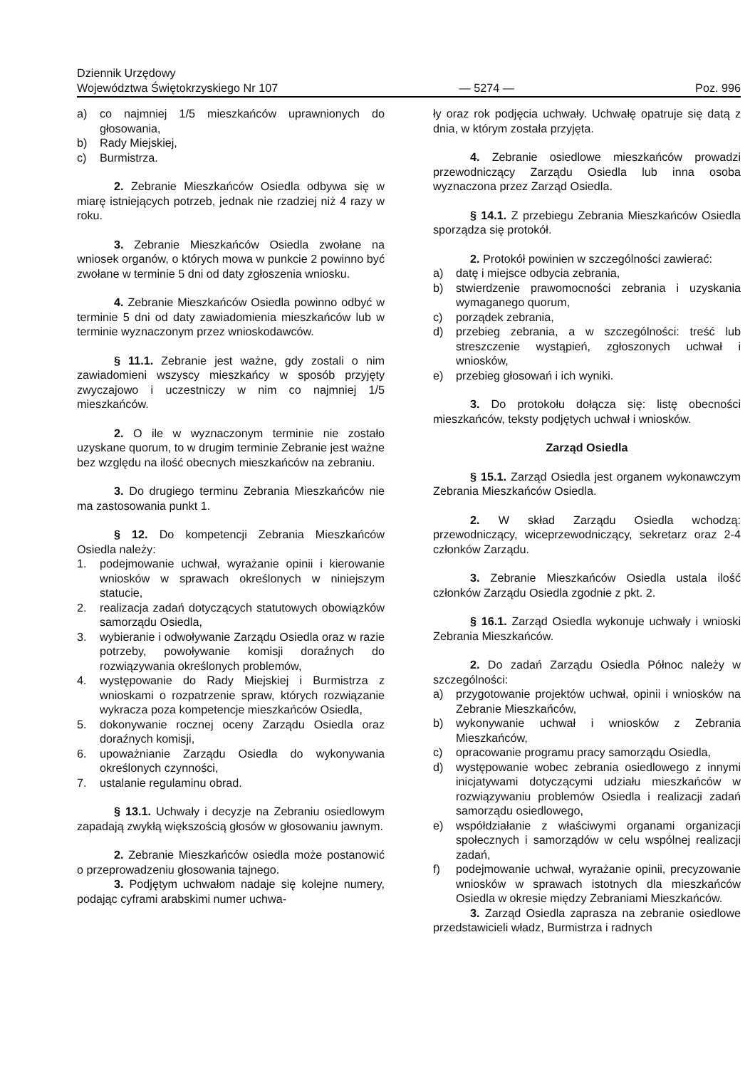Dziennik Urzędowy
Województwa Świętokrzyskiego Nr 107
— 5274 —
Poz. 996
a) co najmniej 1/5 mieszkańców uprawnionych do głosowania,
b) Rady Miejskiej,
c) Burmistrza.
2. Zebranie Mieszkańców Osiedla odbywa się w miarę istniejących potrzeb, jednak nie rzadziej niż 4 razy w roku.
3. Zebranie Mieszkańców Osiedla zwołane na wniosek organów, o których mowa w punkcie 2 powinno być zwołane w terminie 5 dni od daty zgłoszenia wniosku.
4. Zebranie Mieszkańców Osiedla powinno odbyć w terminie 5 dni od daty zawiadomienia mieszkańców lub w terminie wyznaczonym przez wnioskodawców.
§ 11.1. Zebranie jest ważne, gdy zostali o nim zawiadomieni wszyscy mieszkańcy w sposób przyjęty zwyczajowo i uczestniczy w nim co najmniej 1/5 mieszkańców.
2. O ile w wyznaczonym terminie nie zostało uzyskane quorum, to w drugim terminie Zebranie jest ważne bez względu na ilość obecnych mieszkańców na zebraniu.
3. Do drugiego terminu Zebrania Mieszkańców nie ma zastosowania punkt 1.
§ 12. Do kompetencji Zebrania Mieszkańców Osiedla należy:
1. podejmowanie uchwał, wyrażanie opinii i kierowanie wniosków w sprawach określonych w niniejszym statucie,
2. realizacja zadań dotyczących statutowych obowiązków samorządu Osiedla,
3. wybieranie i odwoływanie Zarządu Osiedla oraz w razie potrzeby, powoływanie komisji doraźnych do rozwiązywania określonych problemów,
4. występowanie do Rady Miejskiej i Burmistrza z wnioskami o rozpatrzenie spraw, których rozwiązanie wykracza poza kompetencje mieszkańców Osiedla,
5. dokonywanie rocznej oceny Zarządu Osiedla oraz doraźnych komisji,
6. upoważnianie Zarządu Osiedla do wykonywania określonych czynności,
7. ustalanie regulaminu obrad.
§ 13.1. Uchwały i decyzje na Zebraniu osiedlowym zapadają zwykłą większością głosów w głosowaniu jawnym.
2. Zebranie Mieszkańców osiedla może postanowić o przeprowadzeniu głosowania tajnego.
3. Podjętym uchwałom nadaje się kolejne numery, podając cyframi arabskimi numer uchwa-
ły oraz rok podjęcia uchwały. Uchwałę opatruje się datą z dnia, w którym została przyjęta.
4. Zebranie osiedlowe mieszkańców prowadzi przewodniczący Zarządu Osiedla lub inna osoba wyznaczona przez Zarząd Osiedla.
§ 14.1. Z przebiegu Zebrania Mieszkańców Osiedla sporządza się protokół.
2. Protokół powinien w szczególności zawierać:
a) datę i miejsce odbycia zebrania,
b) stwierdzenie prawomocności zebrania i uzyskania wymaganego quorum,
c) porządek zebrania,
d) przebieg zebrania, a w szczególności: treść lub streszczenie wystąpień, zgłoszonych uchwał i wniosków,
e) przebieg głosowań i ich wyniki.
3. Do protokołu dołącza się: listę obecności mieszkańców, teksty podjętych uchwał i wniosków.
Zarząd Osiedla
§ 15.1. Zarząd Osiedla jest organem wykonawczym Zebrania Mieszkańców Osiedla.
2. W skład Zarządu Osiedla wchodzą: przewodniczący, wiceprzewodniczący, sekretarz oraz 2-4 członków Zarządu.
3. Zebranie Mieszkańców Osiedla ustala ilość członków Zarządu Osiedla zgodnie z pkt. 2.
§ 16.1. Zarząd Osiedla wykonuje uchwały i wnioski Zebrania Mieszkańców.
2. Do zadań Zarządu Osiedla Północ należy w szczególności:
a) przygotowanie projektów uchwał, opinii i wniosków na Zebranie Mieszkańców,
b) wykonywanie uchwał i wniosków z Zebrania Mieszkańców,
c) opracowanie programu pracy samorządu Osiedla,
d) występowanie wobec zebrania osiedlowego z innymi inicjatywami dotyczącymi udziału mieszkańców w rozwiązywaniu problemów Osiedla i realizacji zadań samorządu osiedlowego,
e) współdziałanie z właściwymi organami organizacji społecznych i samorządów w celu wspólnej realizacji zadań,
f) podejmowanie uchwał, wyrażanie opinii, precyzowanie wniosków w sprawach istotnych dla mieszkańców Osiedla w okresie między Zebraniami Mieszkańców.
3. Zarząd Osiedla zaprasza na zebranie osiedlowe przedstawicieli władz, Burmistrza i radnych